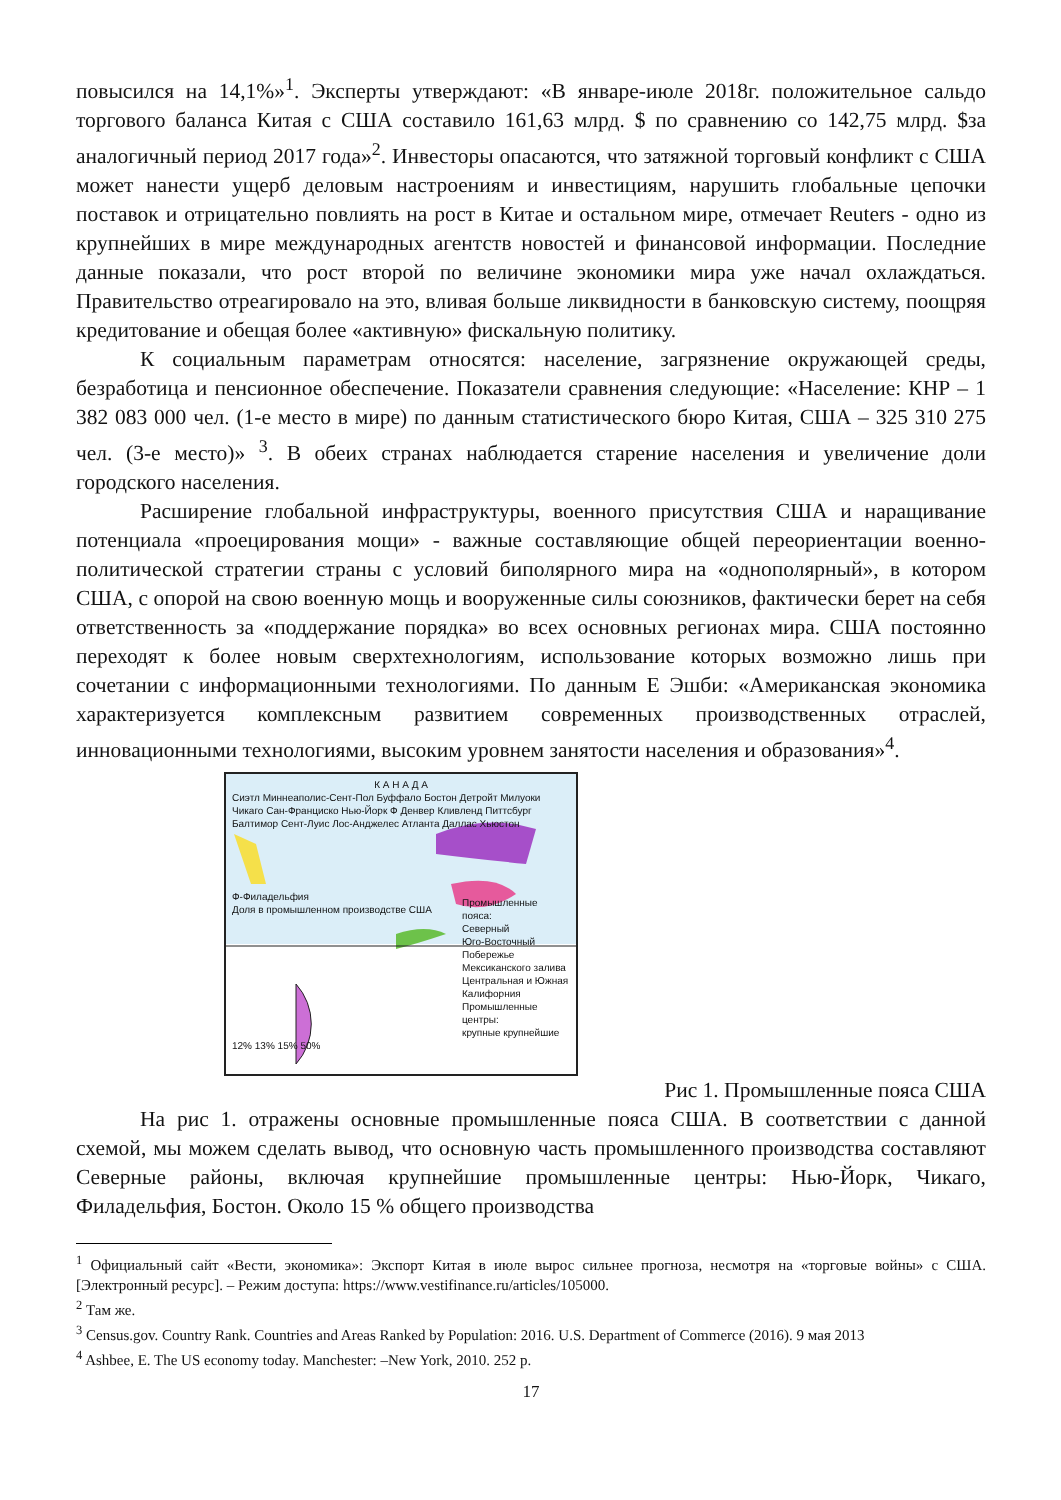повысился на 14,1%»<sup>1</sup>. Эксперты утверждают: «В январе-июле 2018г. положительное сальдо торгового баланса Китая с США составило 161,63 млрд. $ по сравнению со 142,75 млрд. $за аналогичный период 2017 года»<sup>2</sup>. Инвесторы опасаются, что затяжной торговый конфликт с США может нанести ущерб деловым настроениям и инвестициям, нарушить глобальные цепочки поставок и отрицательно повлиять на рост в Китае и остальном мире, отмечает Reuters - одно из крупнейших в мире международных агентств новостей и финансовой информации. Последние данные показали, что рост второй по величине экономики мира уже начал охлаждаться. Правительство отреагировало на это, вливая больше ликвидности в банковскую систему, поощряя кредитование и обещая более «активную» фискальную политику.
К социальным параметрам относятся: население, загрязнение окружающей среды, безработица и пенсионное обеспечение. Показатели сравнения следующие: «Население: КНР – 1 382 083 000 чел. (1-е место в мире) по данным статистического бюро Китая, США – 325 310 275 чел. (3-е место)» <sup>3</sup>. В обеих странах наблюдается старение населения и увеличение доли городского населения.
Расширение глобальной инфраструктуры, военного присутствия США и наращивание потенциала «проецирования мощи» - важные составляющие общей переориентации военно-политической стратегии страны с условий биполярного мира на «однополярный», в котором США, с опорой на свою военную мощь и вооруженные силы союзников, фактически берет на себя ответственность за «поддержание порядка» во всех основных регионах мира. США постоянно переходят к более новым сверхтехнологиям, использование которых возможно лишь при сочетании с информационными технологиями. По данным Е Эшби: «Американская экономика характеризуется комплексным развитием современных производственных отраслей, инновационными технологиями, высоким уровнем занятости населения и образования»<sup>4</sup>.
К А Н А Д А
Сиэтл Миннеаполис-Сент-Пол Буффало Бостон Детройт Милуоки Чикаго Сан-Франциско Нью-Йорк Ф Денвер Кливленд Питтсбург Балтимор Сент-Луис Лос-Анджелес Атланта Даллас Хьюстон
Ф-Филадельфия
Доля в промышленном производстве США
Промышленные пояса:
Северный
Юго-Восточный
Побережье Мексиканского залива
Центральная и Южная Калифорния
Промышленные центры:
крупные крупнейшие
12% 13% 15% 50%
Рис 1. Промышленные пояса США
На рис 1. отражены основные промышленные пояса США. В соответствии с данной схемой, мы можем сделать вывод, что основную часть промышленного производства составляют Северные районы, включая крупнейшие промышленные центры: Нью-Йорк, Чикаго, Филадельфия, Бостон. Около 15 % общего производства
<sup>1</sup> Официальный сайт «Вести, экономика»: Экспорт Китая в июле вырос сильнее прогноза, несмотря на «торговые войны» с США. [Электронный ресурс]. – Режим доступа: https://www.vestifinance.ru/articles/105000.
<sup>2</sup> Там же.
<sup>3</sup> Census.gov. Country Rank. Countries and Areas Ranked by Population: 2016. U.S. Department of Commerce (2016). 9 мая 2013
<sup>4</sup> Ashbee, E. The US economy today. Manchester: –New York, 2010. 252 p.
17